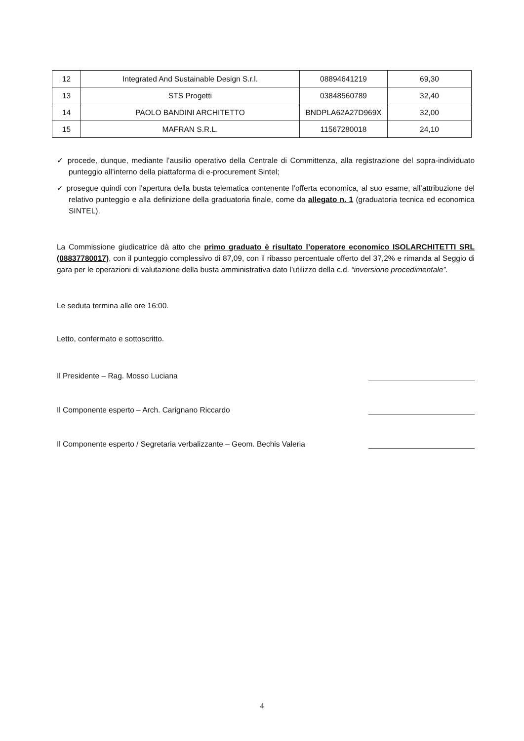| 12 | Integrated And Sustainable Design S.r.l. | 08894641219 | 69,30 |
| 13 | STS Progetti | 03848560789 | 32,40 |
| 14 | PAOLO BANDINI ARCHITETTO | BNDPLA62A27D969X | 32,00 |
| 15 | MAFRAN S.R.L. | 11567280018 | 24,10 |
✓ procede, dunque, mediante l’ausilio operativo della Centrale di Committenza, alla registrazione del sopra-individuato punteggio all’interno della piattaforma di e-procurement Sintel;
✓ prosegue quindi con l’apertura della busta telematica contenente l’offerta economica, al suo esame, all’attribuzione del relativo punteggio e alla definizione della graduatoria finale, come da allegato n. 1 (graduatoria tecnica ed economica SINTEL).
La Commissione giudicatrice dà atto che primo graduato è risultato l’operatore economico ISOLARCHITETTI SRL (08837780017), con il punteggio complessivo di 87,09, con il ribasso percentuale offerto del 37,2% e rimanda al Seggio di gara per le operazioni di valutazione della busta amministrativa dato l’utilizzo della c.d. “inversione procedimentale”.
Le seduta termina alle ore 16:00.
Letto, confermato e sottoscritto.
Il Presidente – Rag. Mosso Luciana
Il Componente esperto – Arch. Carignano Riccardo
Il Componente esperto / Segretaria verbalizzante – Geom. Bechis Valeria
4